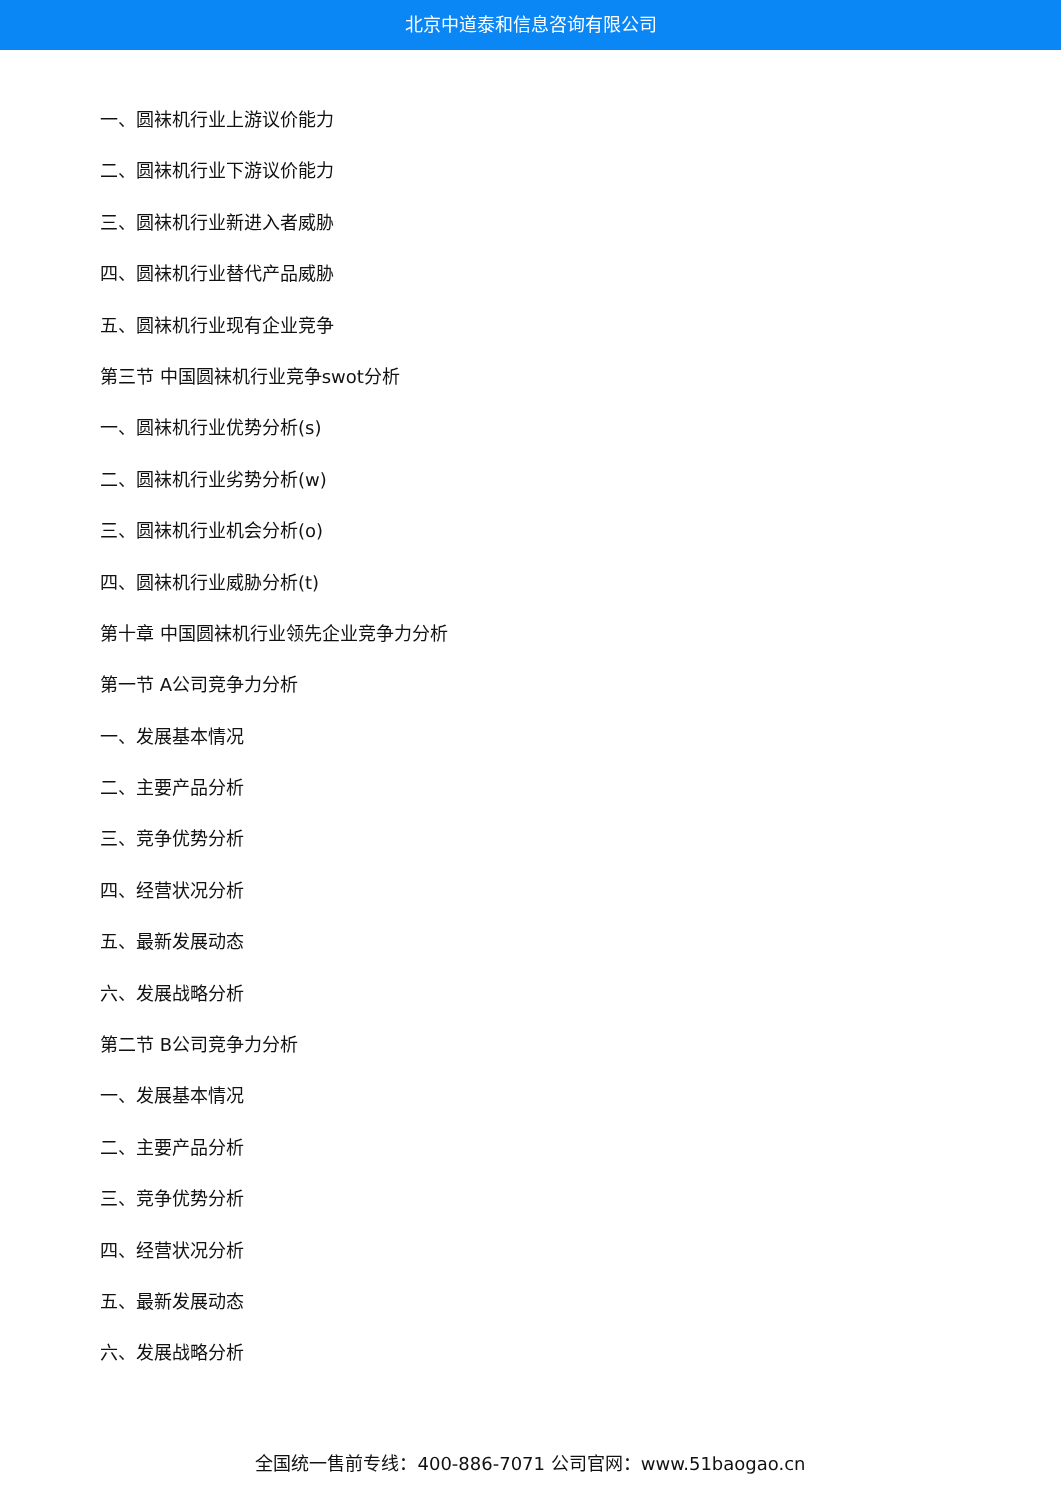北京中道泰和信息咨询有限公司
一、圆袜机行业上游议价能力
二、圆袜机行业下游议价能力
三、圆袜机行业新进入者威胁
四、圆袜机行业替代产品威胁
五、圆袜机行业现有企业竞争
第三节 中国圆袜机行业竞争swot分析
一、圆袜机行业优势分析(s)
二、圆袜机行业劣势分析(w)
三、圆袜机行业机会分析(o)
四、圆袜机行业威胁分析(t)
第十章 中国圆袜机行业领先企业竞争力分析
第一节 A公司竞争力分析
一、发展基本情况
二、主要产品分析
三、竞争优势分析
四、经营状况分析
五、最新发展动态
六、发展战略分析
第二节 B公司竞争力分析
一、发展基本情况
二、主要产品分析
三、竞争优势分析
四、经营状况分析
五、最新发展动态
六、发展战略分析
全国统一售前专线：400-886-7071 公司官网：www.51baogao.cn